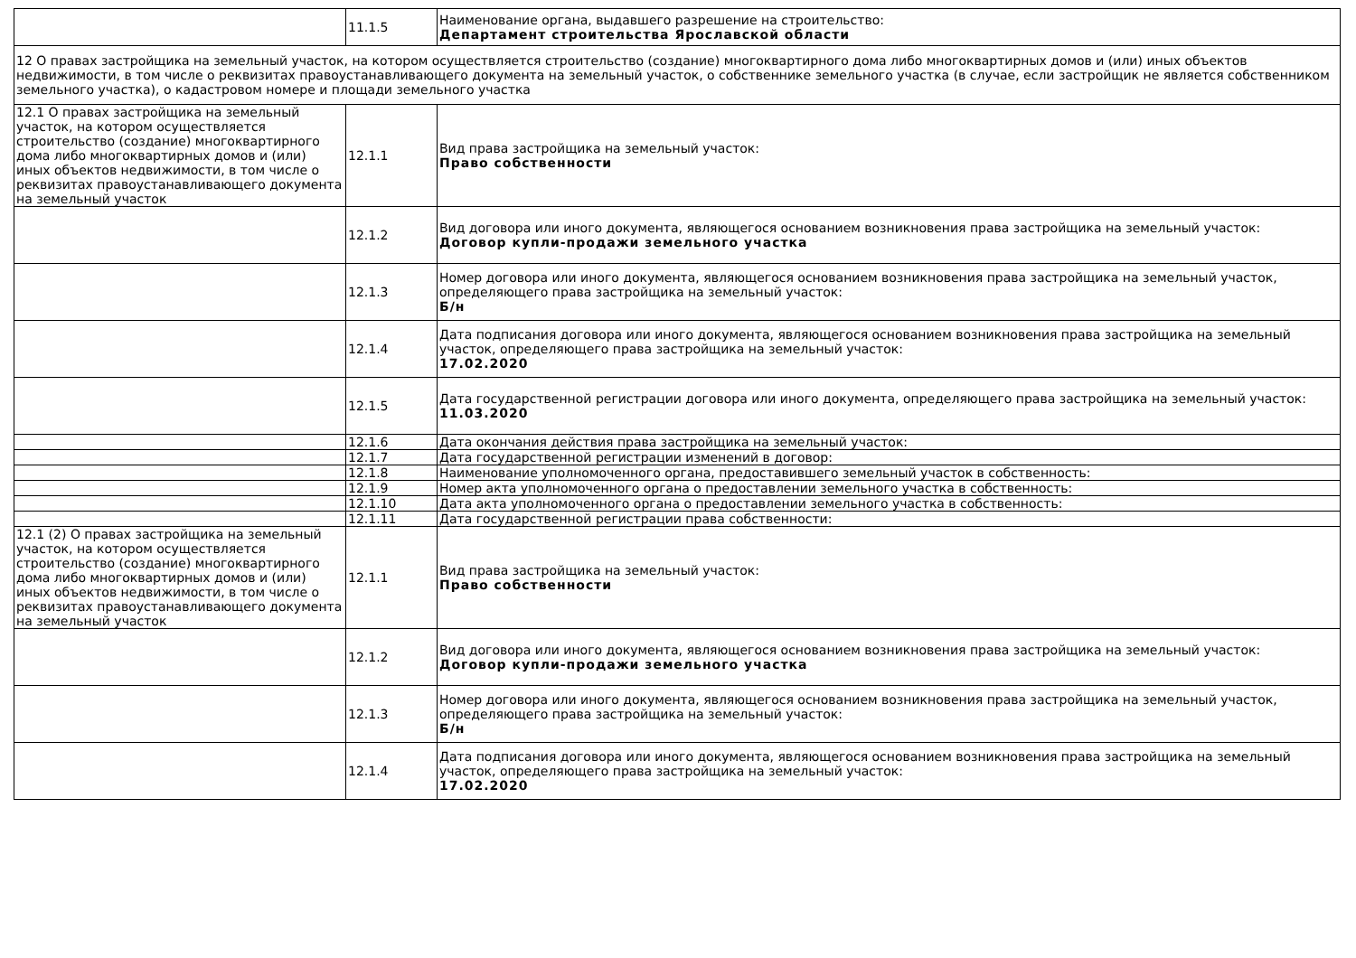| | 11.1.5 | Наименование органа, выдавшего разрешение на строительство: Департамент строительства Ярославской области |
| 12 О правах застройщика на земельный участок, на котором осуществляется строительство (создание) многоквартирного дома либо многоквартирных домов и (или) иных объектов недвижимости, в том числе о реквизитах правоустанавливающего документа на земельный участок, о собственнике земельного участка (в случае, если застройщик не является собственником земельного участка), о кадастровом номере и площади земельного участка | | |
| 12.1 О правах застройщика на земельный участок, на котором осуществляется строительство (создание) многоквартирного дома либо многоквартирных домов и (или) иных объектов недвижимости, в том числе о реквизитах правоустанавливающего документа на земельный участок | 12.1.1 | Вид права застройщика на земельный участок: Право собственности |
| | 12.1.2 | Вид договора или иного документа, являющегося основанием возникновения права застройщика на земельный участок: Договор купли-продажи земельного участка |
| | 12.1.3 | Номер договора или иного документа, являющегося основанием возникновения права застройщика на земельный участок, определяющего права застройщика на земельный участок: Б/н |
| | 12.1.4 | Дата подписания договора или иного документа, являющегося основанием возникновения права застройщика на земельный участок, определяющего права застройщика на земельный участок: 17.02.2020 |
| | 12.1.5 | Дата государственной регистрации договора или иного документа, определяющего права застройщика на земельный участок: 11.03.2020 |
| | 12.1.6 | Дата окончания действия права застройщика на земельный участок: |
| | 12.1.7 | Дата государственной регистрации изменений в договор: |
| | 12.1.8 | Наименование уполномоченного органа, предоставившего земельный участок в собственность: |
| | 12.1.9 | Номер акта уполномоченного органа о предоставлении земельного участка в собственность: |
| | 12.1.10 | Дата акта уполномоченного органа о предоставлении земельного участка в собственность: |
| | 12.1.11 | Дата государственной регистрации права собственности: |
| 12.1 (2) О правах застройщика на земельный участок, на котором осуществляется строительство (создание) многоквартирного дома либо многоквартирных домов и (или) иных объектов недвижимости, в том числе о реквизитах правоустанавливающего документа на земельный участок | 12.1.1 | Вид права застройщика на земельный участок: Право собственности |
| | 12.1.2 | Вид договора или иного документа, являющегося основанием возникновения права застройщика на земельный участок: Договор купли-продажи земельного участка |
| | 12.1.3 | Номер договора или иного документа, являющегося основанием возникновения права застройщика на земельный участок, определяющего права застройщика на земельный участок: Б/н |
| | 12.1.4 | Дата подписания договора или иного документа, являющегося основанием возникновения права застройщика на земельный участок, определяющего права застройщика на земельный участок: 17.02.2020 |